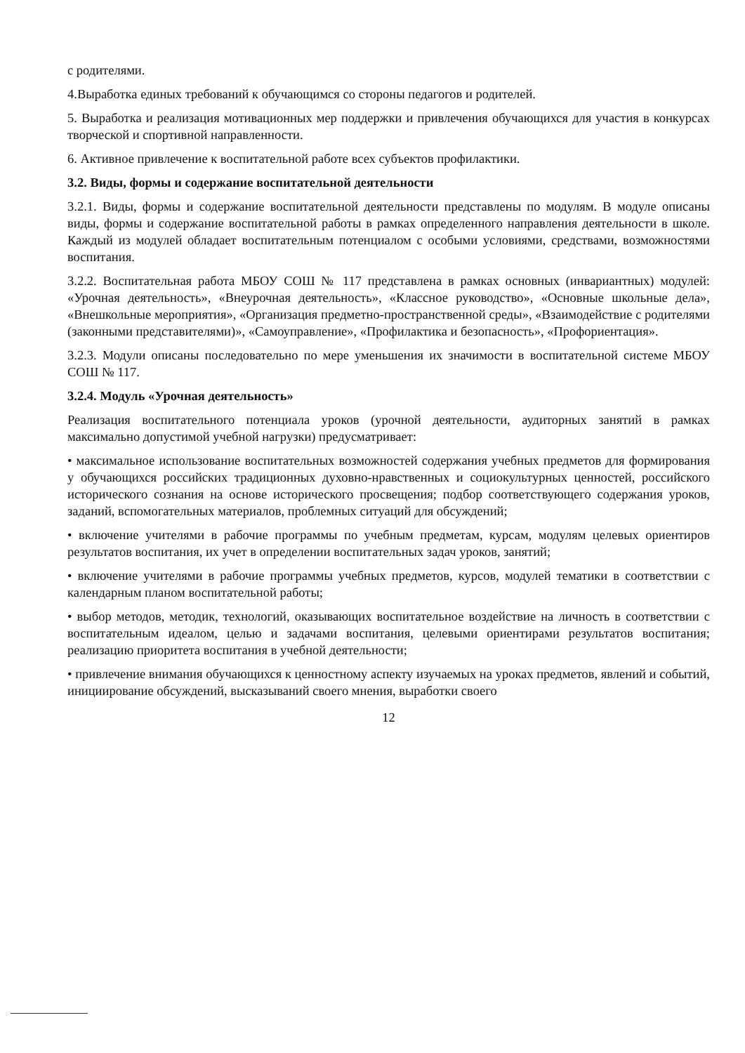с родителями.
4.Выработка единых требований к обучающимся со стороны педагогов и родителей.
5. Выработка и реализация мотивационных мер поддержки и привлечения обучающихся для участия в конкурсах творческой и спортивной направленности.
6. Активное привлечение к воспитательной работе всех субъектов профилактики.
3.2. Виды, формы и содержание воспитательной деятельности
3.2.1. Виды, формы и содержание воспитательной деятельности представлены по модулям. В модуле описаны виды, формы и содержание воспитательной работы в рамках определенного направления деятельности в школе. Каждый из модулей обладает воспитательным потенциалом с особыми условиями, средствами, возможностями воспитания.
3.2.2. Воспитательная работа МБОУ СОШ № 117 представлена в рамках основных (инвариантных) модулей: «Урочная деятельность», «Внеурочная деятельность», «Классное руководство», «Основные школьные дела», «Внешкольные мероприятия», «Организация предметно-пространственной среды», «Взаимодействие с родителями (законными представителями)», «Самоуправление», «Профилактика и безопасность», «Профориентация».
3.2.3. Модули описаны последовательно по мере уменьшения их значимости в воспитательной системе МБОУ СОШ № 117.
3.2.4. Модуль «Урочная деятельность»
Реализация воспитательного потенциала уроков (урочной деятельности, аудиторных занятий в рамках максимально допустимой учебной нагрузки) предусматривает:
• максимальное использование воспитательных возможностей содержания учебных предметов для формирования у обучающихся российских традиционных духовно-нравственных и социокультурных ценностей, российского исторического сознания на основе исторического просвещения; подбор соответствующего содержания уроков, заданий, вспомогательных материалов, проблемных ситуаций для обсуждений;
• включение учителями в рабочие программы по учебным предметам, курсам, модулям целевых ориентиров результатов воспитания, их учет в определении воспитательных задач уроков, занятий;
• включение учителями в рабочие программы учебных предметов, курсов, модулей тематики в соответствии с календарным планом воспитательной работы;
• выбор методов, методик, технологий, оказывающих воспитательное воздействие на личность в соответствии с воспитательным идеалом, целью и задачами воспитания, целевыми ориентирами результатов воспитания; реализацию приоритета воспитания в учебной деятельности;
• привлечение внимания обучающихся к ценностному аспекту изучаемых на уроках предметов, явлений и событий, инициирование обсуждений, высказываний своего мнения, выработки своего
12